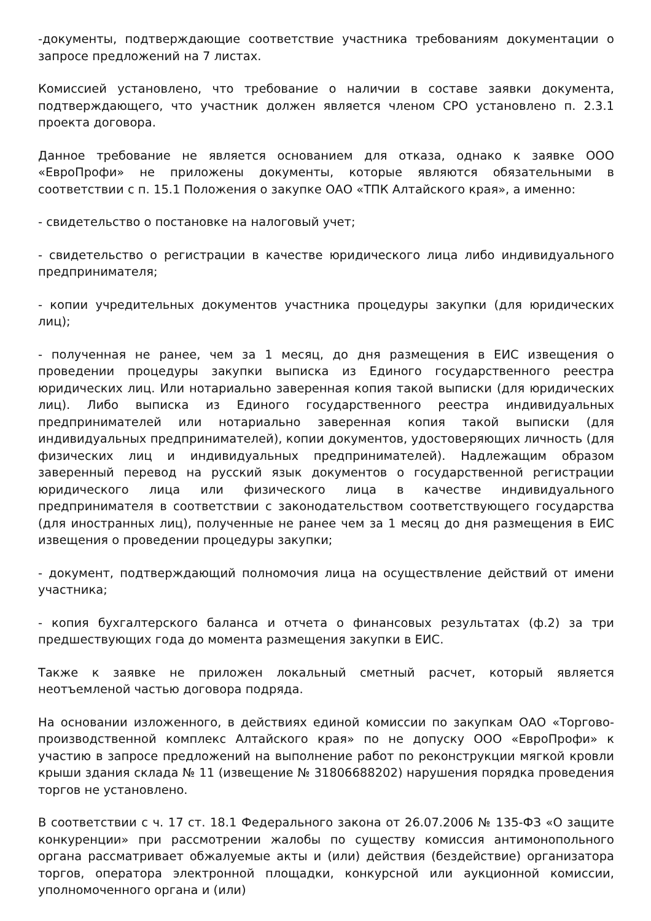-документы, подтверждающие соответствие участника требованиям документации о запросе предложений на 7 листах.
Комиссией установлено, что требование о наличии в составе заявки документа, подтверждающего, что участник должен является членом СРО установлено п. 2.3.1 проекта договора.
Данное требование не является основанием для отказа, однако к заявке ООО «ЕвроПрофи» не приложены документы, которые являются обязательными в соответствии с п. 15.1 Положения о закупке ОАО «ТПК Алтайского края», а именно:
- свидетельство о постановке на налоговый учет;
- свидетельство о регистрации в качестве юридического лица либо индивидуального предпринимателя;
- копии учредительных документов участника процедуры закупки (для юридических лиц);
- полученная не ранее, чем за 1 месяц, до дня размещения в ЕИС извещения о проведении процедуры закупки выписка из Единого государственного реестра юридических лиц. Или нотариально заверенная копия такой выписки (для юридических лиц). Либо выписка из Единого государственного реестра индивидуальных предпринимателей или нотариально заверенная копия такой выписки (для индивидуальных предпринимателей), копии документов, удостоверяющих личность (для физических лиц и индивидуальных предпринимателей). Надлежащим образом заверенный перевод на русский язык документов о государственной регистрации юридического лица или физического лица в качестве индивидуального предпринимателя в соответствии с законодательством соответствующего государства (для иностранных лиц), полученные не ранее чем за 1 месяц до дня размещения в ЕИС извещения о проведении процедуры закупки;
- документ, подтверждающий полномочия лица на осуществление действий от имени участника;
- копия бухгалтерского баланса и отчета о финансовых результатах (ф.2) за три предшествующих года до момента размещения закупки в ЕИС.
Также к заявке не приложен локальный сметный расчет, который является неотъемленой частью договора подряда.
На основании изложенного, в действиях единой комиссии по закупкам ОАО «Торгово-производственной комплекс Алтайского края» по не допуску ООО «ЕвроПрофи» к участию в запросе предложений на выполнение работ по реконструкции мягкой кровли крыши здания склада № 11 (извещение № 31806688202) нарушения порядка проведения торгов не установлено.
В соответствии с ч. 17 ст. 18.1 Федерального закона от 26.07.2006 № 135-ФЗ «О защите конкуренции» при рассмотрении жалобы по существу комиссия антимонопольного органа рассматривает обжалуемые акты и (или) действия (бездействие) организатора торгов, оператора электронной площадки, конкурсной или аукционной комиссии, уполномоченного органа и (или)